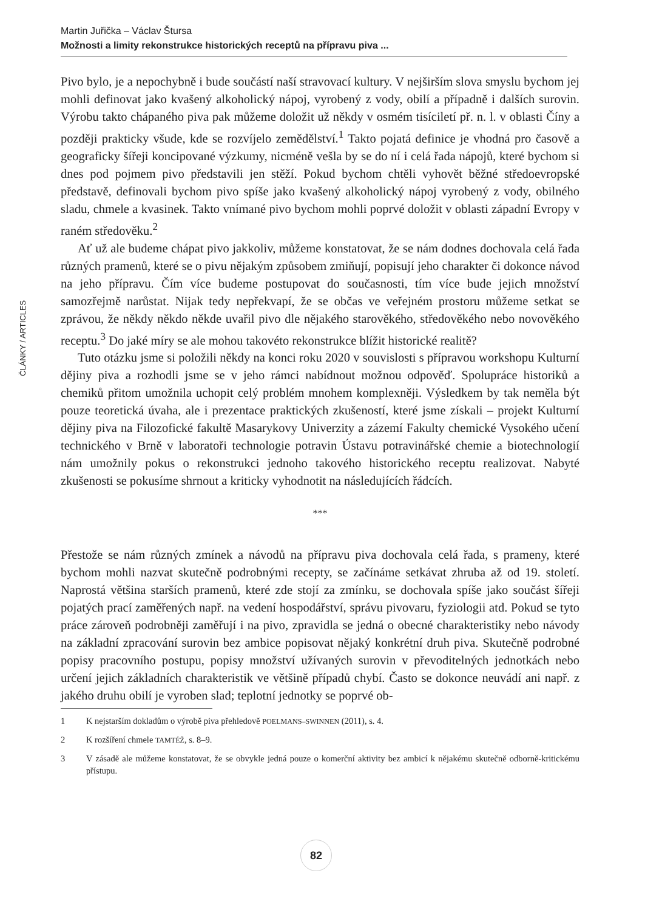Martin Juřička – Václav Štursa
Možnosti a limity rekonstrukce historických receptů na přípravu piva ...
ČLÁNKY / ARTICLES
Pivo bylo, je a nepochybně i bude součástí naší stravovací kultury. V nejširším slova smyslu bychom jej mohli definovat jako kvašený alkoholický nápoj, vyrobený z vody, obilí a případně i dalších surovin. Výrobu takto chápaného piva pak můžeme doložit už někdy v osmém tisíciletí př. n. l. v oblasti Číny a později prakticky všude, kde se rozvíjelo zemědělství.<sup>1</sup> Takto pojatá definice je vhodná pro časově a geograficky šířeji koncipované výzkumy, nicméně vešla by se do ní i celá řada nápojů, které bychom si dnes pod pojmem pivo představili jen stěží. Pokud bychom chtěli vyhovět běžné středoevropské představě, definovali bychom pivo spíše jako kvašený alkoholický nápoj vyrobený z vody, obilného sladu, chmele a kvasinek. Takto vnímané pivo bychom mohli poprvé doložit v oblasti západní Evropy v raném středověku.<sup>2</sup>
Ať už ale budeme chápat pivo jakkoliv, můžeme konstatovat, že se nám dodnes dochovala celá řada různých pramenů, které se o pivu nějakým způsobem zmiňují, popisují jeho charakter či dokonce návod na jeho přípravu. Čím více budeme postupovat do současnosti, tím více bude jejich množství samozřejmě narůstat. Nijak tedy nepřekvapí, že se občas ve veřejném prostoru můžeme setkat se zprávou, že někdy někdo někde uvařil pivo dle nějakého starověkého, středověkého nebo novověkého receptu.<sup>3</sup> Do jaké míry se ale mohou takovéto rekonstrukce blížit historické realitě?
Tuto otázku jsme si položili někdy na konci roku 2020 v souvislosti s přípravou workshopu Kulturní dějiny piva a rozhodli jsme se v jeho rámci nabídnout možnou odpověď. Spolupráce historiků a chemiků přitom umožnila uchopit celý problém mnohem komplexněji. Výsledkem by tak neměla být pouze teoretická úvaha, ale i prezentace praktických zkušeností, které jsme získali – projekt Kulturní dějiny piva na Filozofické fakultě Masarykovy Univerzity a zázemí Fakulty chemické Vysokého učení technického v Brně v laboratoři technologie potravin Ústavu potravinářské chemie a biotechnologií nám umožnily pokus o rekonstrukci jednoho takového historického receptu realizovat. Nabyté zkušenosti se pokusíme shrnout a kriticky vyhodnotit na následujících řádcích.
***
Přestože se nám různých zmínek a návodů na přípravu piva dochovala celá řada, s prameny, které bychom mohli nazvat skutečně podrobnými recepty, se začínáme setkávat zhruba až od 19. století. Naprostá většina starších pramenů, které zde stojí za zmínku, se dochovala spíše jako součást šířeji pojatých prací zaměřených např. na vedení hospodářství, správu pivovaru, fyziologii atd. Pokud se tyto práce zároveň podrobněji zaměřují i na pivo, zpravidla se jedná o obecné charakteristiky nebo návody na základní zpracování surovin bez ambice popisovat nějaký konkrétní druh piva. Skutečně podrobné popisy pracovního postupu, popisy množství užívaných surovin v převoditelných jednotkách nebo určení jejich základních charakteristik ve většině případů chybí. Často se dokonce neuvádí ani např. z jakého druhu obilí je vyroben slad; teplotní jednotky se poprvé ob-
1 K nejstarším dokladům o výrobě piva přehledově POELMANS–SWINNEN (2011), s. 4.
2 K rozšíření chmele TAMTÉŽ, s. 8–9.
3 V zásadě ale můžeme konstatovat, že se obvykle jedná pouze o komerční aktivity bez ambicí k nějakému skutečně odborně-kritickému přístupu.
82